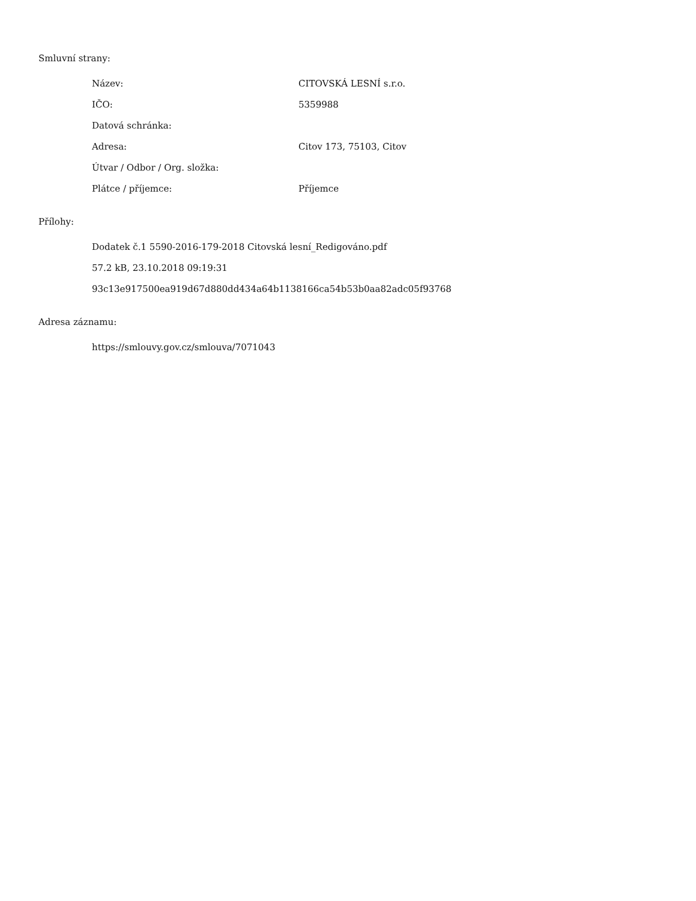Smluvní strany:
| Název: | CITOVSKÁ LESNÍ s.r.o. |
| IČO: | 5359988 |
| Datová schránka: | |
| Adresa: | Citov 173, 75103, Citov |
| Útvar / Odbor / Org. složka: | |
| Plátce / příjemce: | Příjemce |
Přílohy:
Dodatek č.1 5590-2016-179-2018 Citovská lesní_Redigováno.pdf
57.2 kB, 23.10.2018 09:19:31
93c13e917500ea919d67d880dd434a64b1138166ca54b53b0aa82adc05f93768
Adresa záznamu:
https://smlouvy.gov.cz/smlouva/7071043